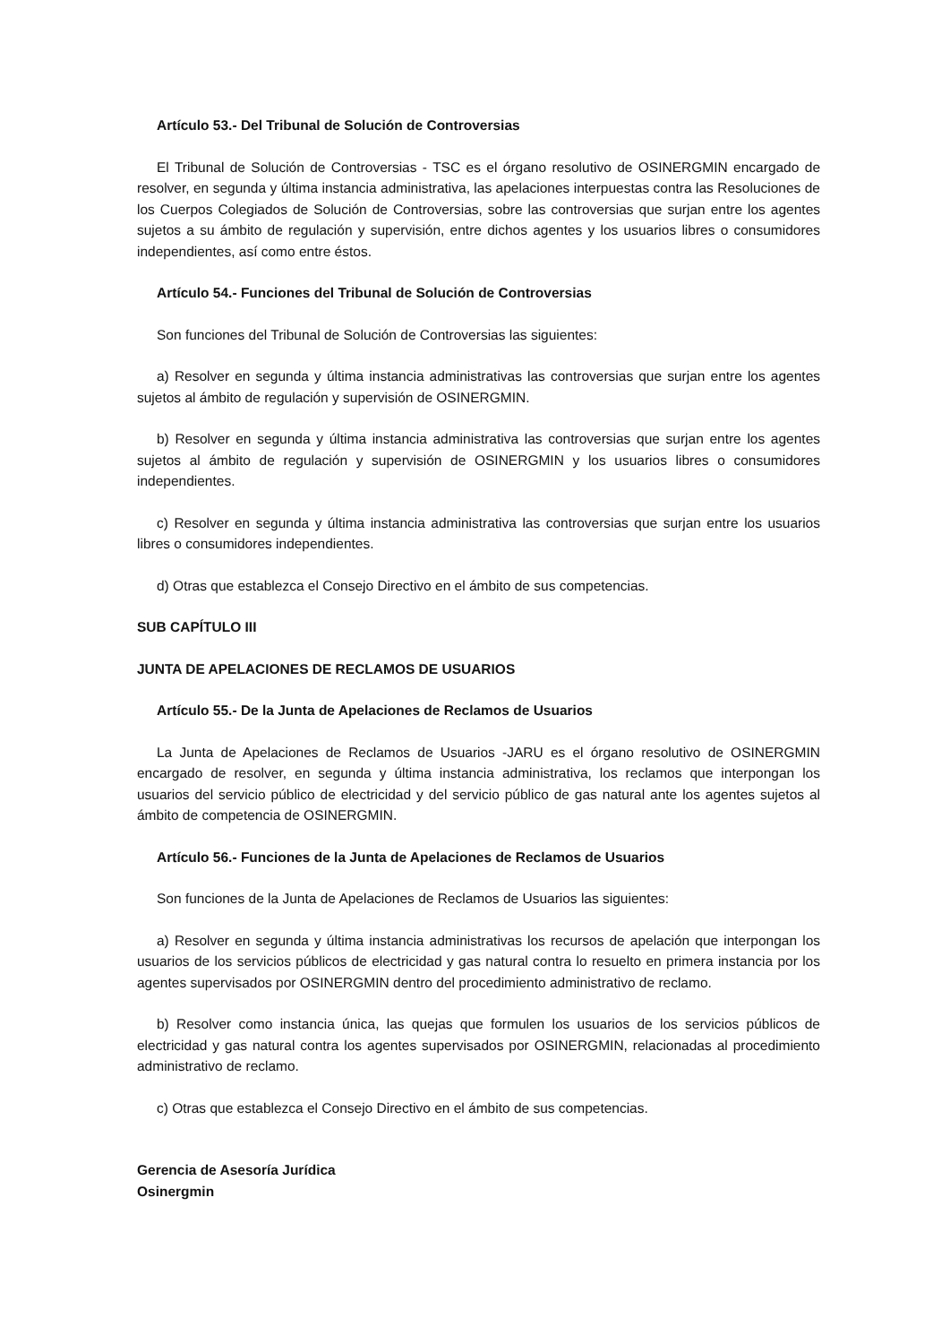Artículo 53.- Del Tribunal de Solución de Controversias
El Tribunal de Solución de Controversias - TSC es el órgano resolutivo de OSINERGMIN encargado de resolver, en segunda y última instancia administrativa, las apelaciones interpuestas contra las Resoluciones de los Cuerpos Colegiados de Solución de Controversias, sobre las controversias que surjan entre los agentes sujetos a su ámbito de regulación y supervisión, entre dichos agentes y los usuarios libres o consumidores independientes, así como entre éstos.
Artículo 54.- Funciones del Tribunal de Solución de Controversias
Son funciones del Tribunal de Solución de Controversias las siguientes:
a) Resolver en segunda y última instancia administrativas las controversias que surjan entre los agentes sujetos al ámbito de regulación y supervisión de OSINERGMIN.
b) Resolver en segunda y última instancia administrativa las controversias que surjan entre los agentes sujetos al ámbito de regulación y supervisión de OSINERGMIN y los usuarios libres o consumidores independientes.
c) Resolver en segunda y última instancia administrativa las controversias que surjan entre los usuarios libres o consumidores independientes.
d) Otras que establezca el Consejo Directivo en el ámbito de sus competencias.
SUB CAPÍTULO III
JUNTA DE APELACIONES DE RECLAMOS DE USUARIOS
Artículo 55.- De la Junta de Apelaciones de Reclamos de Usuarios
La Junta de Apelaciones de Reclamos de Usuarios -JARU es el órgano resolutivo de OSINERGMIN encargado de resolver, en segunda y última instancia administrativa, los reclamos que interpongan los usuarios del servicio público de electricidad y del servicio público de gas natural ante los agentes sujetos al ámbito de competencia de OSINERGMIN.
Artículo 56.- Funciones de la Junta de Apelaciones de Reclamos de Usuarios
Son funciones de la Junta de Apelaciones de Reclamos de Usuarios las siguientes:
a) Resolver en segunda y última instancia administrativas los recursos de apelación que interpongan los usuarios de los servicios públicos de electricidad y gas natural contra lo resuelto en primera instancia por los agentes supervisados por OSINERGMIN dentro del procedimiento administrativo de reclamo.
b) Resolver como instancia única, las quejas que formulen los usuarios de los servicios públicos de electricidad y gas natural contra los agentes supervisados por OSINERGMIN, relacionadas al procedimiento administrativo de reclamo.
c) Otras que establezca el Consejo Directivo en el ámbito de sus competencias.
Gerencia de Asesoría Jurídica
Osinergmin